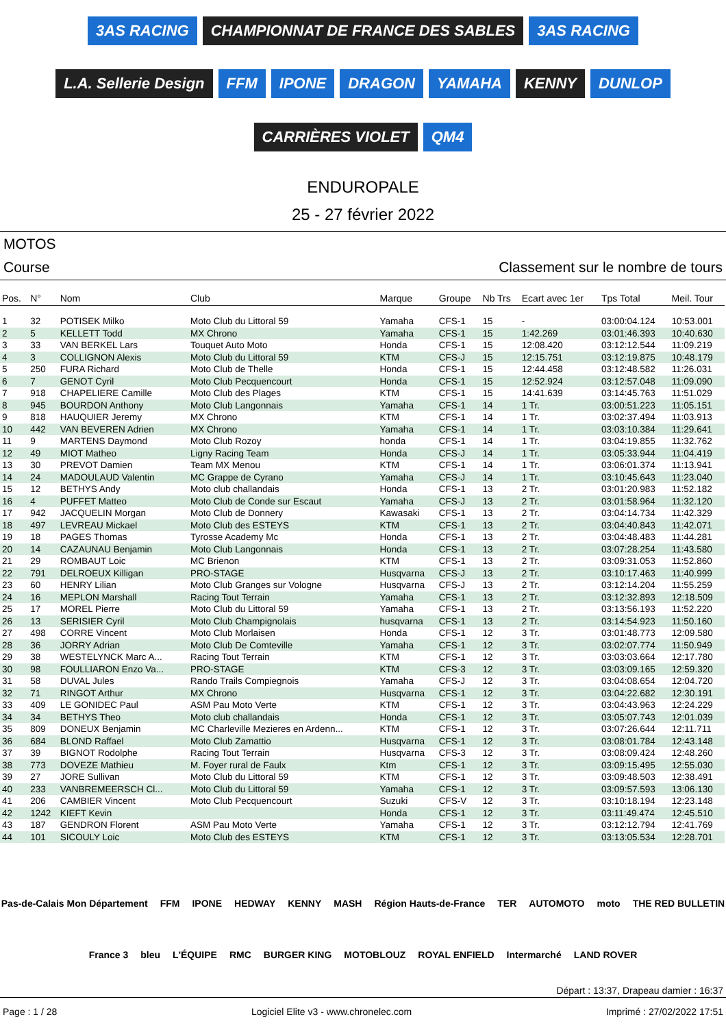3AS RACING CHAMPIONNAT DE FRANCE DES SABLES 3AS RACING L.A. Sellerie Design FFM IPONE DRAGON YAMAHA KENNY DUNLOP CARRIÈRES VIOLET QM4
ENDUROPALE
25 - 27 février 2022
MOTOS
Course Classement sur le nombre de tours
| Pos. | N° | Nom | Club | Marque | Groupe | Nb Trs | Ecart avec 1er | Tps Total | Meil. Tour |
| --- | --- | --- | --- | --- | --- | --- | --- | --- | --- |
| 1 | 32 | POTISEK Milko | Moto Club du Littoral 59 | Yamaha | CFS-1 | 15 | - | 03:00:04.124 | 10:53.001 |
| 2 | 5 | KELLETT Todd | MX Chrono | Yamaha | CFS-1 | 15 | 1:42.269 | 03:01:46.393 | 10:40.630 |
| 3 | 33 | VAN BERKEL Lars | Touquet Auto Moto | Honda | CFS-1 | 15 | 12:08.420 | 03:12:12.544 | 11:09.219 |
| 4 | 3 | COLLIGNON Alexis | Moto Club du Littoral 59 | KTM | CFS-J | 15 | 12:15.751 | 03:12:19.875 | 10:48.179 |
| 5 | 250 | FURA Richard | Moto Club de Thelle | Honda | CFS-1 | 15 | 12:44.458 | 03:12:48.582 | 11:26.031 |
| 6 | 7 | GENOT Cyril | Moto Club Pecquencourt | Honda | CFS-1 | 15 | 12:52.924 | 03:12:57.048 | 11:09.090 |
| 7 | 918 | CHAPELIERE Camille | Moto Club des Plages | KTM | CFS-1 | 15 | 14:41.639 | 03:14:45.763 | 11:51.029 |
| 8 | 945 | BOURDON Anthony | Moto Club Langonnais | Yamaha | CFS-1 | 14 | 1 Tr. | 03:00:51.223 | 11:05.151 |
| 9 | 818 | HAUQUIER Jeremy | MX Chrono | KTM | CFS-1 | 14 | 1 Tr. | 03:02:37.494 | 11:03.913 |
| 10 | 442 | VAN BEVEREN Adrien | MX Chrono | Yamaha | CFS-1 | 14 | 1 Tr. | 03:03:10.384 | 11:29.641 |
| 11 | 9 | MARTENS Daymond | Moto Club Rozoy | honda | CFS-1 | 14 | 1 Tr. | 03:04:19.855 | 11:32.762 |
| 12 | 49 | MIOT Matheo | Ligny Racing Team | Honda | CFS-J | 14 | 1 Tr. | 03:05:33.944 | 11:04.419 |
| 13 | 30 | PREVOT Damien | Team MX Menou | KTM | CFS-1 | 14 | 1 Tr. | 03:06:01.374 | 11:13.941 |
| 14 | 24 | MADOULAUD Valentin | MC Grappe de Cyrano | Yamaha | CFS-J | 14 | 1 Tr. | 03:10:45.643 | 11:23.040 |
| 15 | 12 | BETHYS Andy | Moto club challandais | Honda | CFS-1 | 13 | 2 Tr. | 03:01:20.983 | 11:52.182 |
| 16 | 4 | PUFFET Matteo | Moto Club de Conde sur Escaut | Yamaha | CFS-J | 13 | 2 Tr. | 03:01:58.964 | 11:32.120 |
| 17 | 942 | JACQUELIN Morgan | Moto Club de Donnery | Kawasaki | CFS-1 | 13 | 2 Tr. | 03:04:14.734 | 11:42.329 |
| 18 | 497 | LEVREAU Mickael | Moto Club des ESTEYS | KTM | CFS-1 | 13 | 2 Tr. | 03:04:40.843 | 11:42.071 |
| 19 | 18 | PAGES Thomas | Tyrosse Academy Mc | Honda | CFS-1 | 13 | 2 Tr. | 03:04:48.483 | 11:44.281 |
| 20 | 14 | CAZAUNAU Benjamin | Moto Club Langonnais | Honda | CFS-1 | 13 | 2 Tr. | 03:07:28.254 | 11:43.580 |
| 21 | 29 | ROMBAUT Loic | MC Brienon | KTM | CFS-1 | 13 | 2 Tr. | 03:09:31.053 | 11:52.860 |
| 22 | 791 | DELROEUX Killigan | PRO-STAGE | Husqvarna | CFS-J | 13 | 2 Tr. | 03:10:17.463 | 11:40.999 |
| 23 | 60 | HENRY Lilian | Moto Club Granges sur Vologne | Husqvarna | CFS-J | 13 | 2 Tr. | 03:12:14.204 | 11:55.259 |
| 24 | 16 | MEPLON Marshall | Racing Tout Terrain | Yamaha | CFS-1 | 13 | 2 Tr. | 03:12:32.893 | 12:18.509 |
| 25 | 17 | MOREL Pierre | Moto Club du Littoral 59 | Yamaha | CFS-1 | 13 | 2 Tr. | 03:13:56.193 | 11:52.220 |
| 26 | 13 | SERISIER Cyril | Moto Club Champignolais | husqvarna | CFS-1 | 13 | 2 Tr. | 03:14:54.923 | 11:50.160 |
| 27 | 498 | CORRE Vincent | Moto Club Morlaisen | Honda | CFS-1 | 12 | 3 Tr. | 03:01:48.773 | 12:09.580 |
| 28 | 36 | JORRY Adrian | Moto Club De Comteville | Yamaha | CFS-1 | 12 | 3 Tr. | 03:02:07.774 | 11:50.949 |
| 29 | 38 | WESTELYNCK Marc A... | Racing Tout Terrain | KTM | CFS-1 | 12 | 3 Tr. | 03:03:03.664 | 12:17.780 |
| 30 | 98 | FOULLIARON Enzo Va... | PRO-STAGE | KTM | CFS-3 | 12 | 3 Tr. | 03:03:09.165 | 12:59.320 |
| 31 | 58 | DUVAL Jules | Rando Trails Compiegnois | Yamaha | CFS-J | 12 | 3 Tr. | 03:04:08.654 | 12:04.720 |
| 32 | 71 | RINGOT Arthur | MX Chrono | Husqvarna | CFS-1 | 12 | 3 Tr. | 03:04:22.682 | 12:30.191 |
| 33 | 409 | LE GONIDEC Paul | ASM Pau Moto Verte | KTM | CFS-1 | 12 | 3 Tr. | 03:04:43.963 | 12:24.229 |
| 34 | 34 | BETHYS Theo | Moto club challandais | Honda | CFS-1 | 12 | 3 Tr. | 03:05:07.743 | 12:01.039 |
| 35 | 809 | DONEUX Benjamin | MC Charleville Mezieres en Ardenn... | KTM | CFS-1 | 12 | 3 Tr. | 03:07:26.644 | 12:11.711 |
| 36 | 684 | BLOND Raffael | Moto Club Zamattio | Husqvarna | CFS-1 | 12 | 3 Tr. | 03:08:01.784 | 12:43.148 |
| 37 | 39 | BIGNOT Rodolphe | Racing Tout Terrain | Husqvarna | CFS-3 | 12 | 3 Tr. | 03:08:09.424 | 12:48.260 |
| 38 | 773 | DOVEZE Mathieu | M. Foyer rural de Faulx | Ktm | CFS-1 | 12 | 3 Tr. | 03:09:15.495 | 12:55.030 |
| 39 | 27 | JORE Sullivan | Moto Club du Littoral 59 | KTM | CFS-1 | 12 | 3 Tr. | 03:09:48.503 | 12:38.491 |
| 40 | 233 | VANBREMEERSCH Cl... | Moto Club du Littoral 59 | Yamaha | CFS-1 | 12 | 3 Tr. | 03:09:57.593 | 13:06.130 |
| 41 | 206 | CAMBIER Vincent | Moto Club Pecquencourt | Suzuki | CFS-V | 12 | 3 Tr. | 03:10:18.194 | 12:23.148 |
| 42 | 1242 | KIEFT Kevin | | Honda | CFS-1 | 12 | 3 Tr. | 03:11:49.474 | 12:45.510 |
| 43 | 187 | GENDRON Florent | ASM Pau Moto Verte | Yamaha | CFS-1 | 12 | 3 Tr. | 03:12:12.794 | 12:41.769 |
| 44 | 101 | SICOULY Loic | Moto Club des ESTEYS | KTM | CFS-1 | 12 | 3 Tr. | 03:13:05.534 | 12:28.701 |
Pas-de-Calais Mon Département FFM IPONE HEDWAY KENNY MASH Région Hauts-de-France TER AUTOMOTO moto THE RED BULLETIN France 3 bleu L'ÉQUIPE RMC BURGER KING MOTOBLOUZ ROYAL ENFIELD Intermarché LAND ROVER
Départ : 13:37, Drapeau damier : 16:37
Page : 1 / 28 Logiciel Elite v3 - www.chronelec.com Imprimé : 27/02/2022 17:51